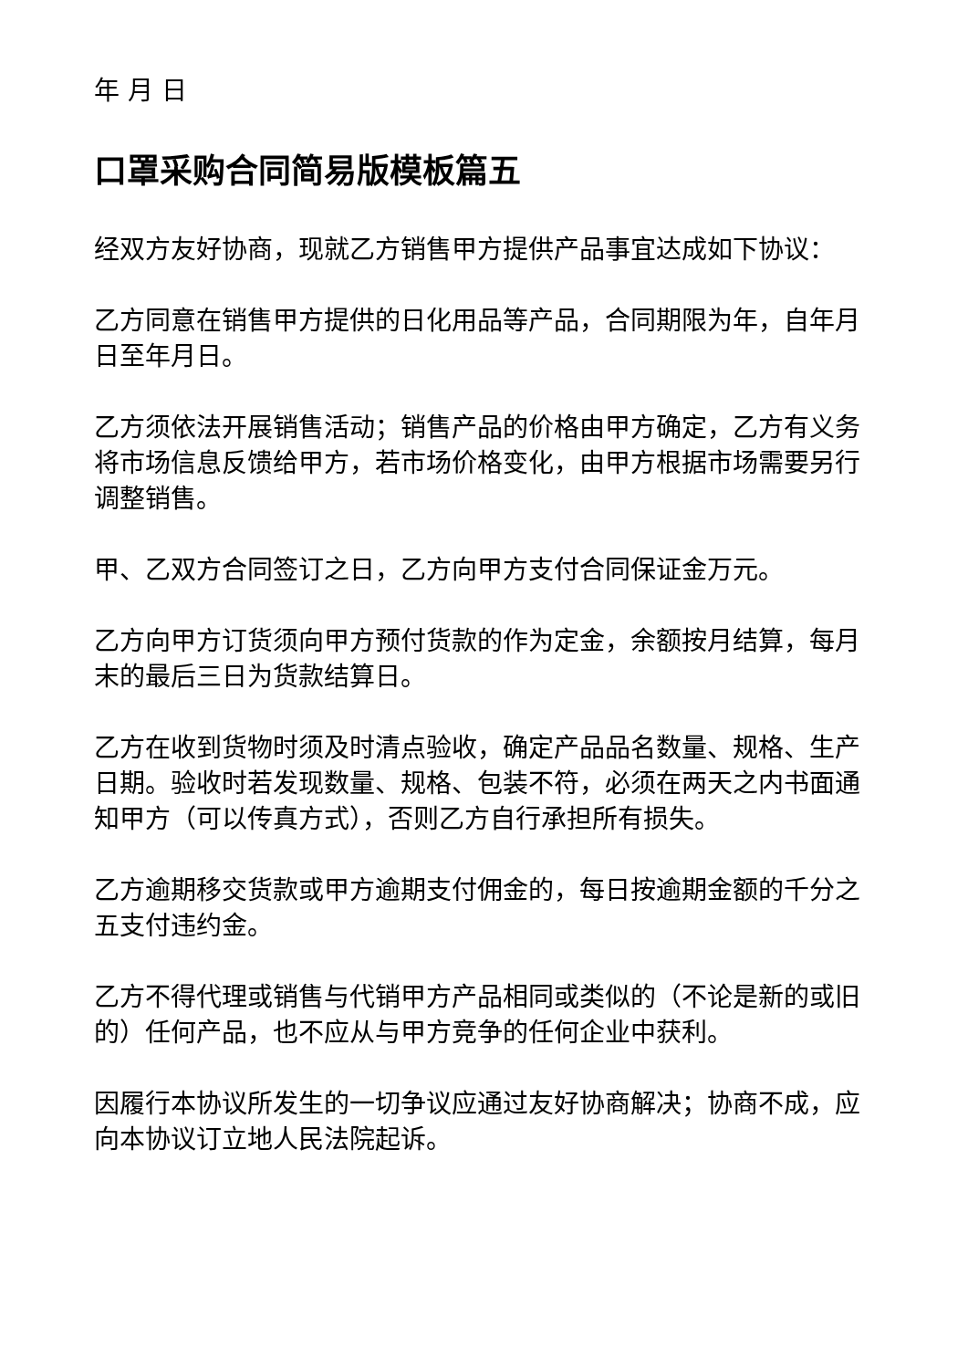年 月 日
口罩采购合同简易版模板篇五
经双方友好协商，现就乙方销售甲方提供产品事宜达成如下协议：
乙方同意在销售甲方提供的日化用品等产品，合同期限为年，自年月日至年月日。
乙方须依法开展销售活动；销售产品的价格由甲方确定，乙方有义务将市场信息反馈给甲方，若市场价格变化，由甲方根据市场需要另行调整销售。
甲、乙双方合同签订之日，乙方向甲方支付合同保证金万元。
乙方向甲方订货须向甲方预付货款的作为定金，余额按月结算，每月末的最后三日为货款结算日。
乙方在收到货物时须及时清点验收，确定产品品名数量、规格、生产日期。验收时若发现数量、规格、包装不符，必须在两天之内书面通知甲方（可以传真方式），否则乙方自行承担所有损失。
乙方逾期移交货款或甲方逾期支付佣金的，每日按逾期金额的千分之五支付违约金。
乙方不得代理或销售与代销甲方产品相同或类似的（不论是新的或旧的）任何产品，也不应从与甲方竞争的任何企业中获利。
因履行本协议所发生的一切争议应通过友好协商解决；协商不成，应向本协议订立地人民法院起诉。